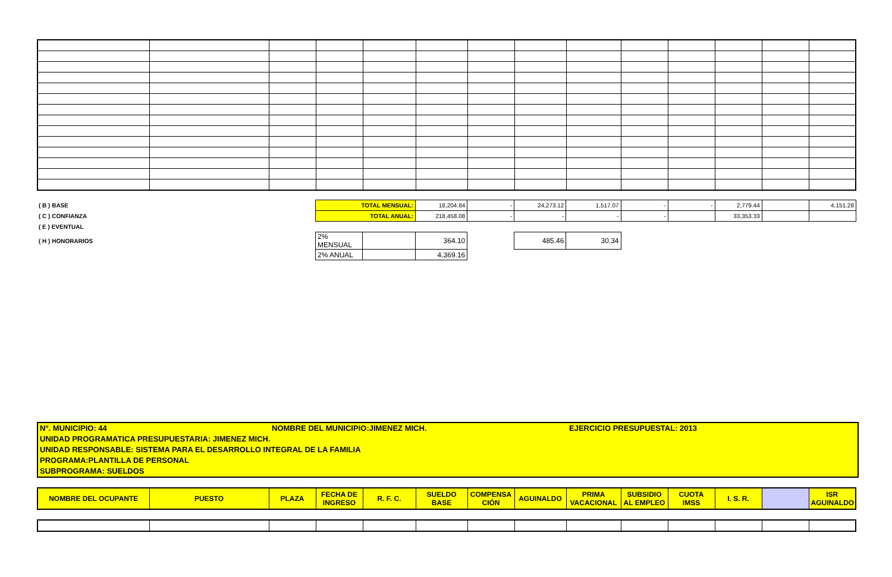| ( B ) BASE | | | TOTAL MENSUAL: | | 18,204.84 | - | 24,273.12 | 1,517.07 | - | - | 2,779.44 | | 4,151.28 |
| ( C ) CONFIANZA | | | TOTAL ANUAL: | | 218,458.08 | - | - | - | - | | 33,353.33 | | |
| ( E ) EVENTUAL | | | | | | | | | | | | | |
| ( H ) HONORARIOS | | | 2% MENSUAL | | 364.10 | | 485.46 | 30.34 | | | | | |
| | | | 2% ANUAL | | 4,369.16 | | | | | | | | |
N°. MUNICIPIO: 44 NOMBRE DEL MUNICIPIO:JIMENEZ MICH. EJERCICIO PRESUPUESTAL: 2013
UNIDAD PROGRAMATICA PRESUPUESTARIA: JIMENEZ MICH.
UNIDAD RESPONSABLE: SISTEMA PARA EL DESARROLLO INTEGRAL DE LA FAMILIA
PROGRAMA:PLANTILLA DE PERSONAL
SUBPROGRAMA: SUELDOS
| NOMBRE DEL OCUPANTE | PUESTO | PLAZA | FECHA DE INGRESO | R. F. C. | SUELDO BASE | COMPENSA CIÓN | AGUINALDO | PRIMA VACACIONAL | SUBSIDIO AL EMPLEO | CUOTA IMSS | I. S. R. | | ISR AGUINALDO |
| --- | --- | --- | --- | --- | --- | --- | --- | --- | --- | --- | --- | --- | --- |